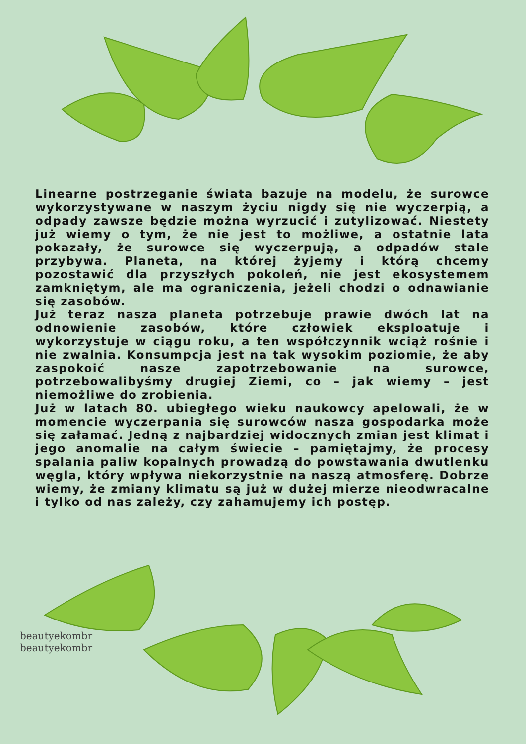Linearne postrzeganie świata bazuje na modelu, że surowce wykorzystywane w naszym życiu nigdy się nie wyczerpią, a odpady zawsze będzie można wyrzucić i zutylizować. Niestety już wiemy o tym, że nie jest to możliwe, a ostatnie lata pokazały, że surowce się wyczerpują, a odpadów stale przybywa. Planeta, na której żyjemy i którą chcemy pozostawić dla przyszłych pokoleń, nie jest ekosystemem zamkniętym, ale ma ograniczenia, jeżeli chodzi o odnawianie się zasobów.
Już teraz nasza planeta potrzebuje prawie dwóch lat na odnowienie zasobów, które człowiek eksploatuje i wykorzystuje w ciągu roku, a ten współczynnik wciąż rośnie i nie zwalnia. Konsumpcja jest na tak wysokim poziomie, że aby zaspokoić nasze zapotrzebowanie na surowce, potrzebowalibyśmy drugiej Ziemi, co – jak wiemy – jest niemożliwe do zrobienia.
Już w latach 80. ubiegłego wieku naukowcy apelowali, że w momencie wyczerpania się surowców nasza gospodarka może się załamać. Jedną z najbardziej widocznych zmian jest klimat i jego anomalie na całym świecie – pamiętajmy, że procesy spalania paliw kopalnych prowadzą do powstawania dwutlenku węgla, który wpływa niekorzystnie na naszą atmosferę. Dobrze wiemy, że zmiany klimatu są już w dużej mierze nieodwracalne i tylko od nas zależy, czy zahamujemy ich postęp.
beautyekombr beautyekombr